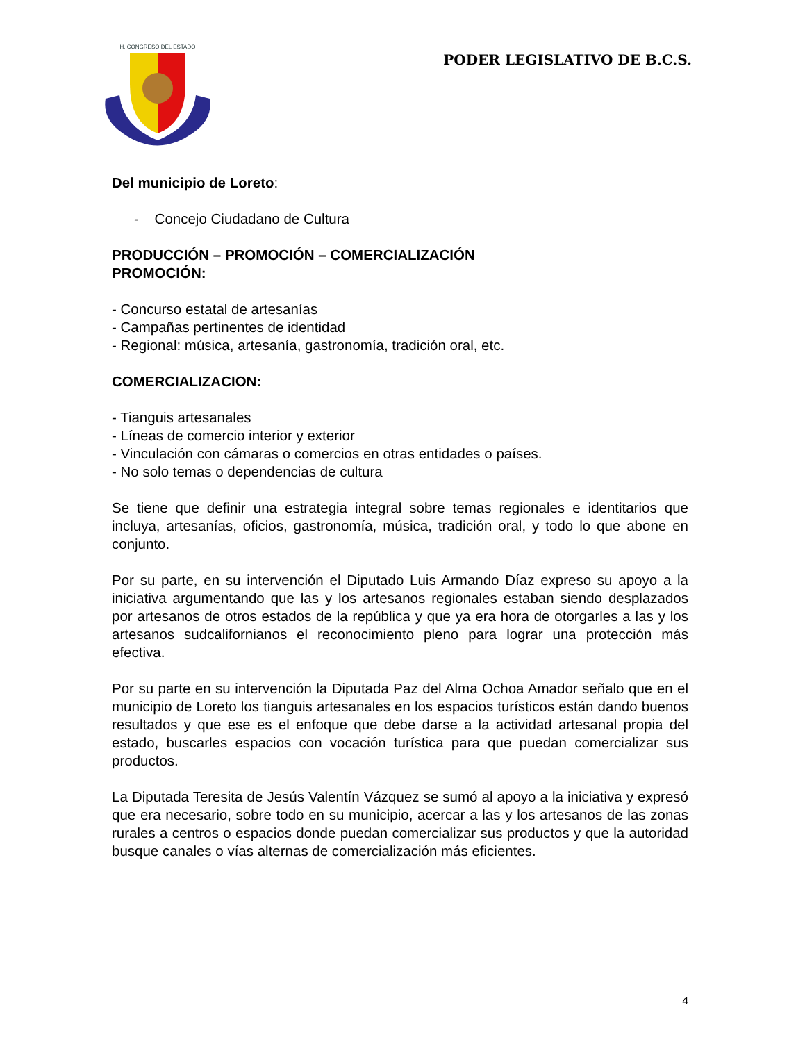H. CONGRESO DEL ESTADO
PODER LEGISLATIVO DE B.C.S.
Del municipio de Loreto:
- Concejo Ciudadano de Cultura
PRODUCCIÓN – PROMOCIÓN – COMERCIALIZACIÓN
PROMOCIÓN:
- Concurso estatal de artesanías
- Campañas pertinentes de identidad
- Regional: música, artesanía, gastronomía, tradición oral, etc.
COMERCIALIZACION:
- Tianguis artesanales
- Líneas de comercio interior y exterior
- Vinculación con cámaras o comercios en otras entidades o países.
- No solo temas o dependencias de cultura
Se tiene que definir una estrategia integral sobre temas regionales e identitarios que incluya, artesanías, oficios, gastronomía, música, tradición oral, y todo lo que abone en conjunto.
Por su parte, en su intervención el Diputado Luis Armando Díaz expreso su apoyo a la iniciativa argumentando que las y los artesanos regionales estaban siendo desplazados por artesanos de otros estados de la república y que ya era hora de otorgarles a las y los artesanos sudcalifornianos el reconocimiento pleno para lograr una protección más efectiva.
Por su parte en su intervención la Diputada Paz del Alma Ochoa Amador señalo que en el municipio de Loreto los tianguis artesanales en los espacios turísticos están dando buenos resultados y que ese es el enfoque que debe darse a la actividad artesanal propia del estado, buscarles espacios con vocación turística para que puedan comercializar sus productos.
La Diputada Teresita de Jesús Valentín Vázquez se sumó al apoyo a la iniciativa y expresó que era necesario, sobre todo en su municipio, acercar a las y los artesanos de las zonas rurales a centros o espacios donde puedan comercializar sus productos y que la autoridad busque canales o vías alternas de comercialización más eficientes.
4